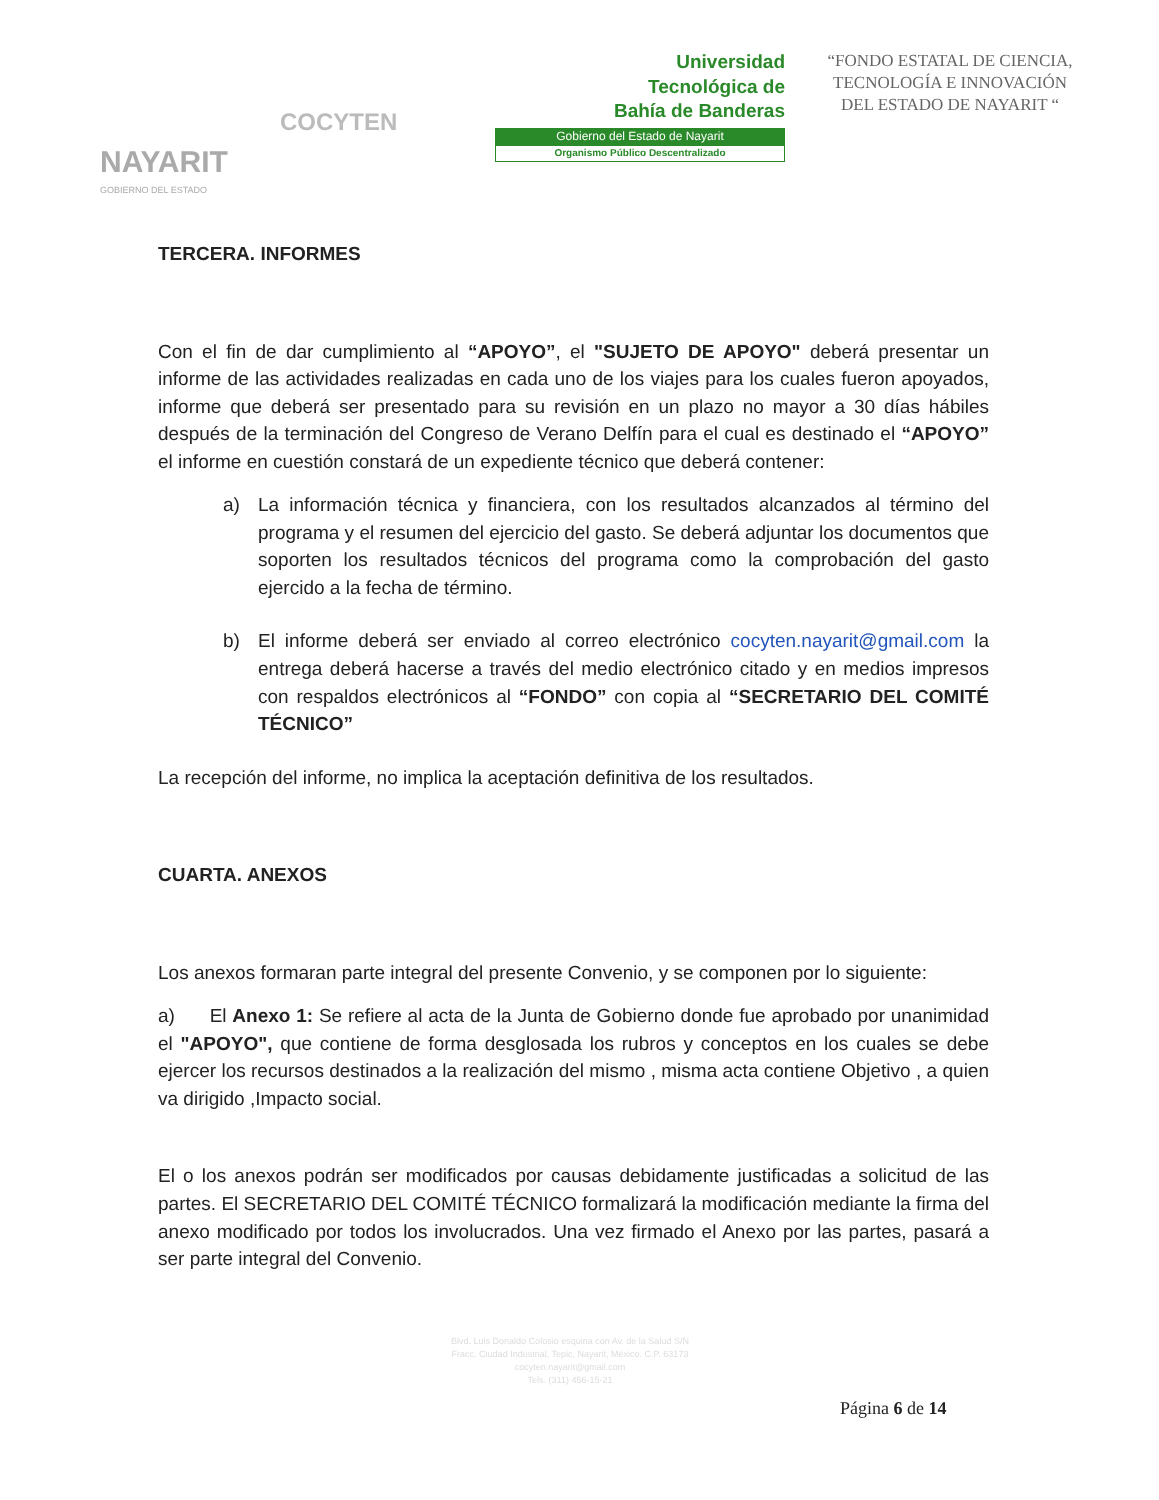NAYARIT
GOBIERNO DEL ESTADO
COCYTEN
Universidad
Tecnológica de
Bahía de Banderas
Gobierno del Estado de Nayarit
Organismo Público Descentralizado
“FONDO ESTATAL DE CIENCIA, TECNOLOGÍA E INNOVACIÓN DEL ESTADO DE NAYARIT “
TERCERA. INFORMES
Con el fin de dar cumplimiento al “APOYO”, el "SUJETO DE APOYO" deberá presentar un informe de las actividades realizadas en cada uno de los viajes para los cuales fueron apoyados, informe que deberá ser presentado para su revisión en un plazo no mayor a 30 días hábiles después de la terminación del Congreso de Verano Delfín para el cual es destinado el “APOYO” el informe en cuestión constará de un expediente técnico que deberá contener:
a) La información técnica y financiera, con los resultados alcanzados al término del programa y el resumen del ejercicio del gasto. Se deberá adjuntar los documentos que soporten los resultados técnicos del programa como la comprobación del gasto ejercido a la fecha de término.
b) El informe deberá ser enviado al correo electrónico cocyten.nayarit@gmail.com la entrega deberá hacerse a través del medio electrónico citado y en medios impresos con respaldos electrónicos al “FONDO” con copia al “SECRETARIO DEL COMITÉ TÉCNICO”
La recepción del informe, no implica la aceptación definitiva de los resultados.
CUARTA. ANEXOS
Los anexos formaran parte integral del presente Convenio, y se componen por lo siguiente:
a) El Anexo 1: Se refiere al acta de la Junta de Gobierno donde fue aprobado por unanimidad el "APOYO", que contiene de forma desglosada los rubros y conceptos en los cuales se debe ejercer los recursos destinados a la realización del mismo , misma acta contiene Objetivo , a quien va dirigido ,Impacto social.
El o los anexos podrán ser modificados por causas debidamente justificadas a solicitud de las partes. El SECRETARIO DEL COMITÉ TÉCNICO formalizará la modificación mediante la firma del anexo modificado por todos los involucrados. Una vez firmado el Anexo por las partes, pasará a ser parte integral del Convenio.
Blvd. Luis Donaldo Colosio esquina con Av. de la Salud S/N
Fracc. Ciudad Industrial, Tepic, Nayarit, México. C.P. 63173
cocyten.nayarit@gmail.com
Tels. (311) 456-15-21
Página 6 de 14